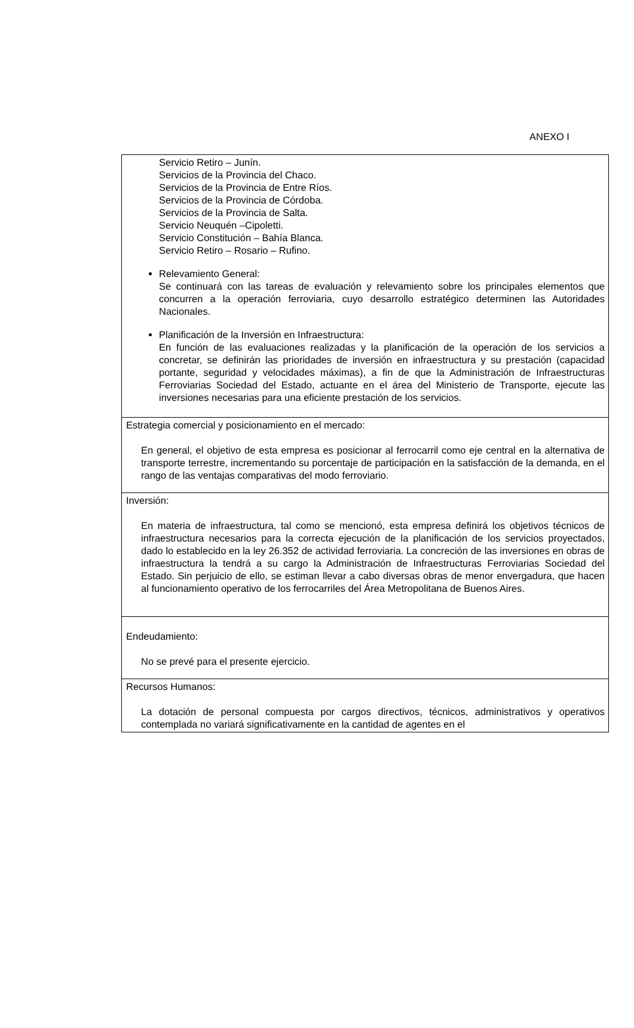ANEXO I
| Servicio Retiro – Junín. Servicios de la Provincia del Chaco. Servicios de la Provincia de Entre Ríos. Servicios de la Provincia de Córdoba. Servicios de la Provincia de Salta. Servicio Neuquén –Cipoletti. Servicio Constitución – Bahía Blanca. Servicio Retiro – Rosario – Rufino. Relevamiento General: Se continuará con las tareas de evaluación y relevamiento sobre los principales elementos que concurren a la operación ferroviaria, cuyo desarrollo estratégico determinen las Autoridades Nacionales. Planificación de la Inversión en Infraestructura: En función de las evaluaciones realizadas y la planificación de la operación de los servicios a concretar, se definirán las prioridades de inversión en infraestructura y su prestación (capacidad portante, seguridad y velocidades máximas), a fin de que la Administración de Infraestructuras Ferroviarias Sociedad del Estado, actuante en el área del Ministerio de Transporte, ejecute las inversiones necesarias para una eficiente prestación de los servicios. |
| Estrategia comercial y posicionamiento en el mercado: En general, el objetivo de esta empresa es posicionar al ferrocarril como eje central en la alternativa de transporte terrestre, incrementando su porcentaje de participación en la satisfacción de la demanda, en el rango de las ventajas comparativas del modo ferroviario. |
| Inversión: En materia de infraestructura, tal como se mencionó, esta empresa definirá los objetivos técnicos de infraestructura necesarios para la correcta ejecución de la planificación de los servicios proyectados, dado lo establecido en la ley 26.352 de actividad ferroviaria. La concreción de las inversiones en obras de infraestructura la tendrá a su cargo la Administración de Infraestructuras Ferroviarias Sociedad del Estado. Sin perjuicio de ello, se estiman llevar a cabo diversas obras de menor envergadura, que hacen al funcionamiento operativo de los ferrocarriles del Área Metropolitana de Buenos Aires. |
| Endeudamiento: No se prevé para el presente ejercicio. |
| Recursos Humanos: La dotación de personal compuesta por cargos directivos, técnicos, administrativos y operativos contemplada no variará significativamente en la cantidad de agentes en el |